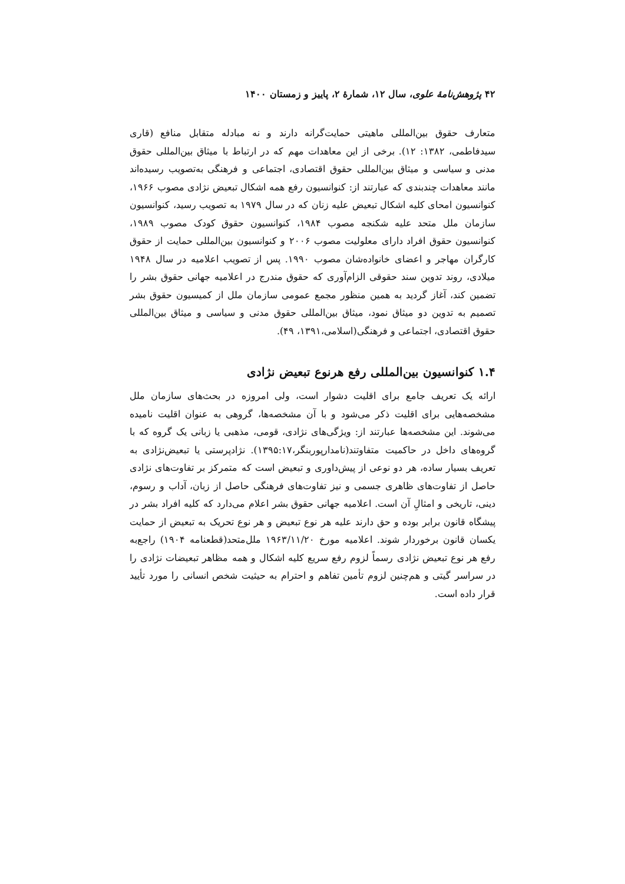۴۲ پژوهش‌نامهٔ علوی، سال ۱۲، شمارهٔ ۲، پاییز و زمستان ۱۴۰۰
متعارف حقوق بین‌المللی ماهیتی حمایت‌گرانه دارند و نه مبادله متقابل منافع (قاری سیدفاطمی، ۱۳۸۲: ۱۲). برخی از این معاهدات مهم که در ارتباط با میثاق بین‌المللی حقوق مدنی و سیاسی و میثاق بین‌المللی حقوق اقتصادی، اجتماعی و فرهنگی به‌تصویب رسیده‌اند مانند معاهدات چندبندی که عبارتند از: کنوانسیون رفع همه اشکال تبعیض نژادی مصوب ۱۹۶۶، کنوانسیون امحای کلیه اشکال تبعیض علیه زنان که در سال ۱۹۷۹ به تصویب رسید، کنوانسیون سازمان ملل متحد علیه شکنجه مصوب ۱۹۸۴، کنوانسیون حقوق کودک مصوب ۱۹۸۹، کنوانسیون حقوق افراد دارای معلولیت مصوب ۲۰۰۶ و کنوانسیون بین‌المللی حمایت از حقوق کارگران مهاجر و اعضای خانواده‌شان مصوب ۱۹۹۰. پس از تصویب اعلامیه در سال ۱۹۴۸ میلادی، روند تدوین سند حقوقی الزام‌آوری که حقوق مندرج در اعلامیه جهانی حقوق بشر را تضمین کند، آغاز گردید به همین منظور مجمع عمومی سازمان ملل از کمیسیون حقوق بشر تصمیم به تدوین دو میثاق نمود، میثاق بین‌المللی حقوق مدنی و سیاسی و میثاق بین‌المللی حقوق اقتصادی، اجتماعی و فرهنگی(اسلامی،۱۳۹۱، ۴۹).
۱.۴ کنوانسیون بین‌المللی رفع هرنوع تبعیض نژادی
ارائه یک تعریف جامع برای اقلیت دشوار است، ولی امروزه در بحث‌های سازمان ملل مشخصه‌هایی برای اقلیت ذکر می‌شود و با آن مشخصه‌ها، گروهی به عنوان اقلیت نامیده می‌شوند. این مشخصه‌ها عبارتند از: ویژگی‌های نژادی، قومی، مذهبی یا زبانی یک گروه که با گروه‌های داخل در حاکمیت متفاوتند(نامدارپوربنگر،۱۳۹۵:۱۷). نژادپرستی یا تبعیض‌نژادی به تعریف بسیار ساده، هر دو نوعی از پیش‌داوری و تبعیض است که متمرکز بر تفاوت‌های نژادی حاصل از تفاوت‌های ظاهری جسمی و نیز تفاوت‌های فرهنگی حاصل از زبان، آداب و رسوم، دینی، تاریخی و امثالِ آن است. اعلامیه جهانی حقوق بشر اعلام می‌دارد که کلیه افراد بشر در پیشگاه قانون برابر بوده و حق دارند علیه هر نوع تبعیض و هر نوع تحریک به تبعیض از حمایت یکسان قانون برخوردار شوند. اعلامیه مورخ ۱۹۶۳/۱۱/۲۰ ملل‌متحد(قطعنامه ۱۹۰۴) راجع‌به رفع هر نوع تبعیض نژادی رسماً لزوم رفع سریع کلیه اشکال و همه مظاهر تبعیضات نژادی را در سراسر گیتی و هم‌چنین لزوم تأمین تفاهم و احترام به حیثیت شخص انسانی را مورد تأیید قرار داده است.